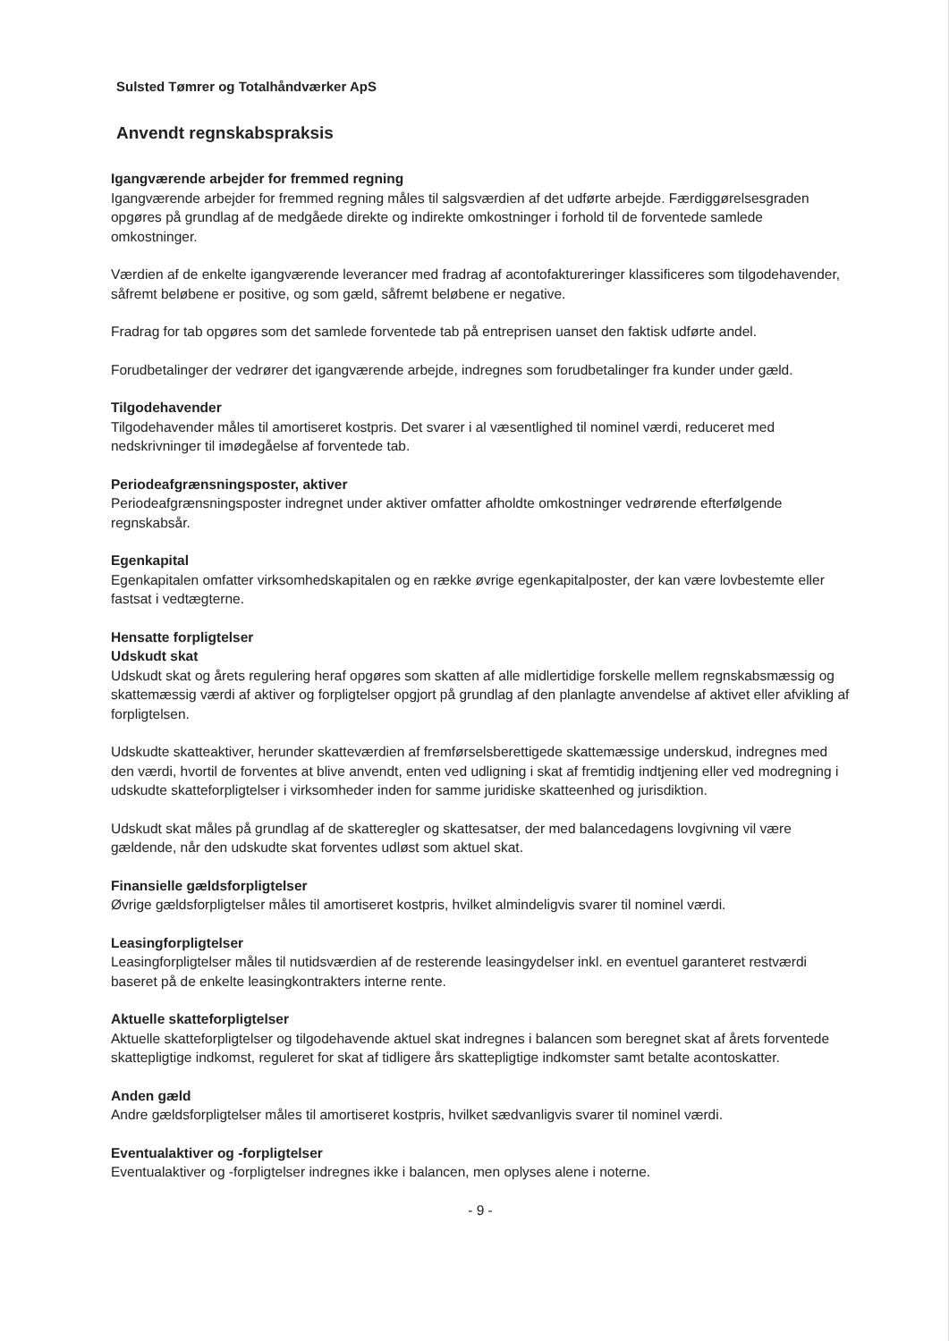Sulsted Tømrer og Totalhåndværker ApS
Anvendt regnskabspraksis
Igangværende arbejder for fremmed regning
Igangværende arbejder for fremmed regning måles til salgsværdien af det udførte arbejde. Færdiggørelsesgraden opgøres på grundlag af de medgåede direkte og indirekte omkostninger i forhold til de forventede samlede omkostninger.
Værdien af de enkelte igangværende leverancer med fradrag af acontofaktureringer klassificeres som tilgodehavender, såfremt beløbene er positive, og som gæld, såfremt beløbene er negative.
Fradrag for tab opgøres som det samlede forventede tab på entreprisen uanset den faktisk udførte andel.
Forudbetalinger der vedrører det igangværende arbejde, indregnes som forudbetalinger fra kunder under gæld.
Tilgodehavender
Tilgodehavender måles til amortiseret kostpris. Det svarer i al væsentlighed til nominel værdi, reduceret med nedskrivninger til imødegåelse af forventede tab.
Periodeafgrænsningsposter, aktiver
Periodeafgrænsningsposter indregnet under aktiver omfatter afholdte omkostninger vedrørende efterfølgende regnskabsår.
Egenkapital
Egenkapitalen omfatter virksomhedskapitalen og en række øvrige egenkapitalposter, der kan være lovbestemte eller fastsat i vedtægterne.
Hensatte forpligtelser
Udskudt skat
Udskudt skat og årets regulering heraf opgøres som skatten af alle midlertidige forskelle mellem regnskabsmæssig og skattemæssig værdi af aktiver og forpligtelser opgjort på grundlag af den planlagte anvendelse af aktivet eller afvikling af forpligtelsen.
Udskudte skatteaktiver, herunder skatteværdien af fremførselsberettigede skattemæssige underskud, indregnes med den værdi, hvortil de forventes at blive anvendt, enten ved udligning i skat af fremtidig indtjening eller ved modregning i udskudte skatteforpligtelser i virksomheder inden for samme juridiske skatteenhed og jurisdiktion.
Udskudt skat måles på grundlag af de skatteregler og skattesatser, der med balancedagens lovgivning vil være gældende, når den udskudte skat forventes udløst som aktuel skat.
Finansielle gældsforpligtelser
Øvrige gældsforpligtelser måles til amortiseret kostpris, hvilket almindeligvis svarer til nominel værdi.
Leasingforpligtelser
Leasingforpligtelser måles til nutidsværdien af de resterende leasingydelser inkl. en eventuel garanteret restværdi baseret på de enkelte leasingkontrakters interne rente.
Aktuelle skatteforpligtelser
Aktuelle skatteforpligtelser og tilgodehavende aktuel skat indregnes i balancen som beregnet skat af årets forventede skattepligtige indkomst, reguleret for skat af tidligere års skattepligtige indkomster samt betalte acontoskatter.
Anden gæld
Andre gældsforpligtelser måles til amortiseret kostpris, hvilket sædvanligvis svarer til nominel værdi.
Eventualaktiver og -forpligtelser
Eventualaktiver og -forpligtelser indregnes ikke i balancen, men oplyses alene i noterne.
- 9 -